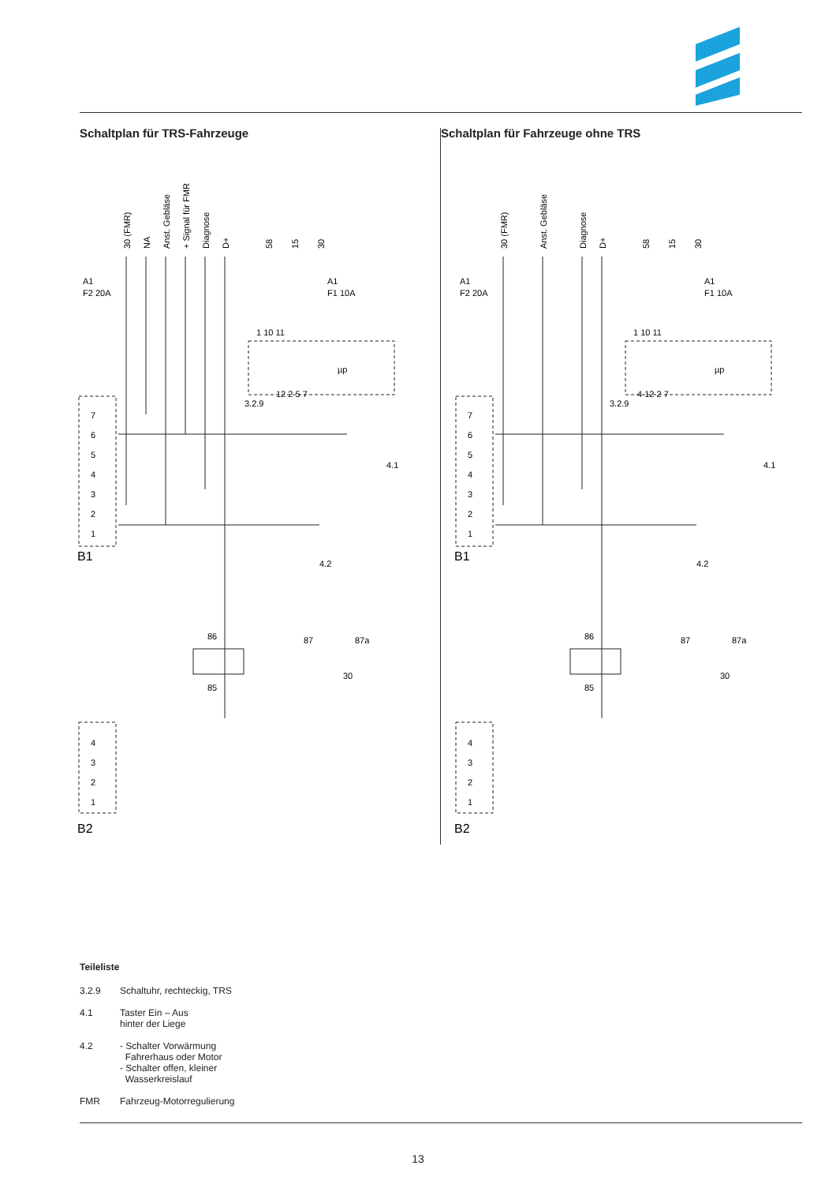Schaltplan für TRS-Fahrzeuge Schaltplan für Fahrzeuge ohne TRS
A1
F2 20A
A1
F1 10A
3.2.9
4.1
4.2
86
85
87
87a
30
B1
B2
µp
1 10 11
12 2 5 7
7
6
5
4
3
2
1
4
3
2
1
30 (FMR)
NA
Anst. Gebläse
+ Signal für FMR
Diagnose
D+
58
15
30
A1
F2 20A
A1
F1 10A
3.2.9
4.1
4.2
86
85
87
87a
30
B1
B2
µp
1 10 11
4 12 2 7
7
6
5
4
3
2
1
4
3
2
1
30 (FMR)
Anst. Gebläse
Diagnose
D+
58
15
30
Teileliste
3.2.9 Schaltuhr, rechteckig, TRS
4.1 Taster Ein – Aus
hinter der Liege
4.2 - Schalter Vorwärmung
Fahrerhaus oder Motor
- Schalter offen, kleiner
Wasserkreislauf
FMR Fahrzeug-Motorregulierung
13